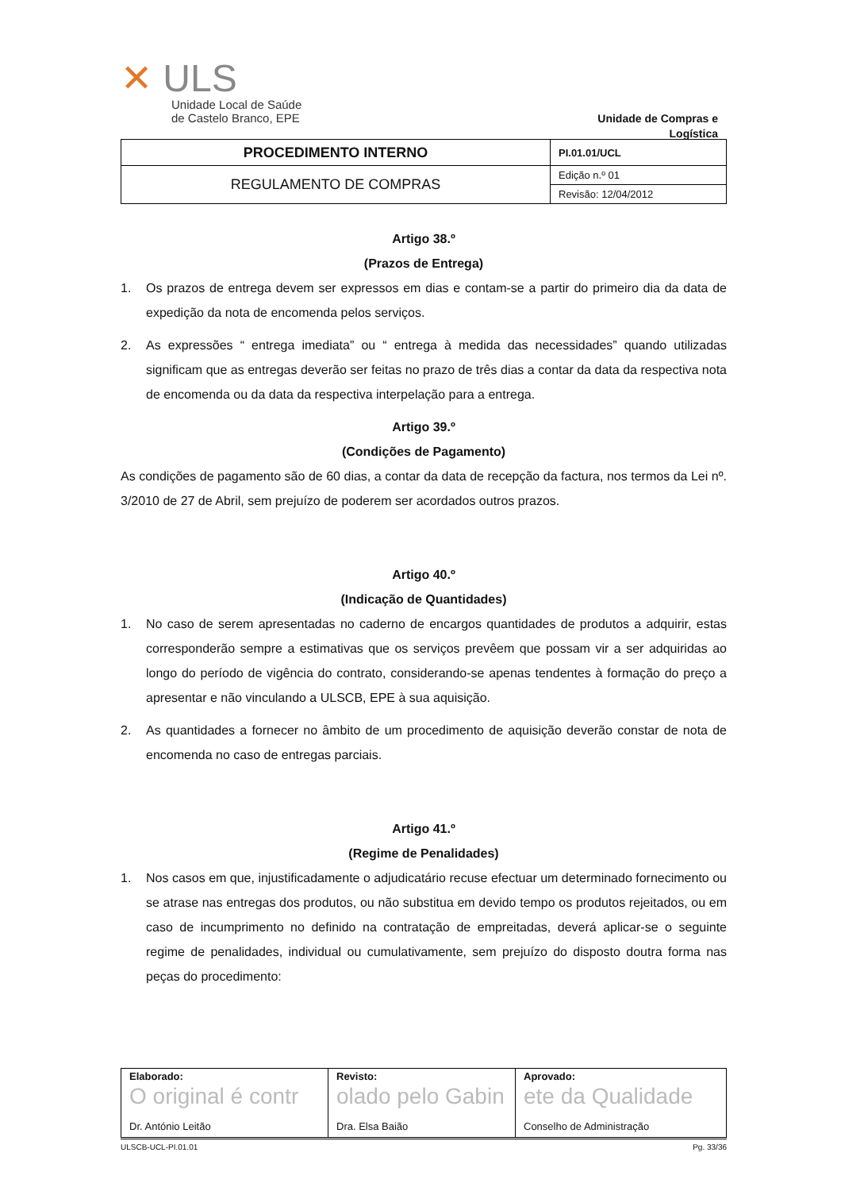✕ ULS
Unidade Local de Saúde
de Castelo Branco, EPE
Unidade de Compras e Logística
| PROCEDIMENTO INTERNO | PI.01.01/UCL |
| REGULAMENTO DE COMPRAS | Edição n.º 01 |
| | Revisão: 12/04/2012 |
Artigo 38.º
(Prazos de Entrega)
1. Os prazos de entrega devem ser expressos em dias e contam-se a partir do primeiro dia da data de expedição da nota de encomenda pelos serviços.
2. As expressões “ entrega imediata” ou “ entrega à medida das necessidades” quando utilizadas significam que as entregas deverão ser feitas no prazo de três dias a contar da data da respectiva nota de encomenda ou da data da respectiva interpelação para a entrega.
Artigo 39.º
(Condições de Pagamento)
As condições de pagamento são de 60 dias, a contar da data de recepção da factura, nos termos da Lei nº. 3/2010 de 27 de Abril, sem prejuízo de poderem ser acordados outros prazos.
Artigo 40.º
(Indicação de Quantidades)
1. No caso de serem apresentadas no caderno de encargos quantidades de produtos a adquirir, estas corresponderão sempre a estimativas que os serviços prevêem que possam vir a ser adquiridas ao longo do período de vigência do contrato, considerando-se apenas tendentes à formação do preço a apresentar e não vinculando a ULSCB, EPE à sua aquisição.
2. As quantidades a fornecer no âmbito de um procedimento de aquisição deverão constar de nota de encomenda no caso de entregas parciais.
Artigo 41.º
(Regime de Penalidades)
1. Nos casos em que, injustificadamente o adjudicatário recuse efectuar um determinado fornecimento ou se atrase nas entregas dos produtos, ou não substitua em devido tempo os produtos rejeitados, ou em caso de incumprimento no definido na contratação de empreitadas, deverá aplicar-se o seguinte regime de penalidades, individual ou cumulativamente, sem prejuízo do disposto doutra forma nas peças do procedimento:
| Elaborado: O original é contr Dr. António Leitão | Revisto: olado pelo Gabin Dra. Elsa Baião | Aprovado: ete da Qualidade Conselho de Administração |
ULSCB-UCL-PI.01.01 Pg. 33/36